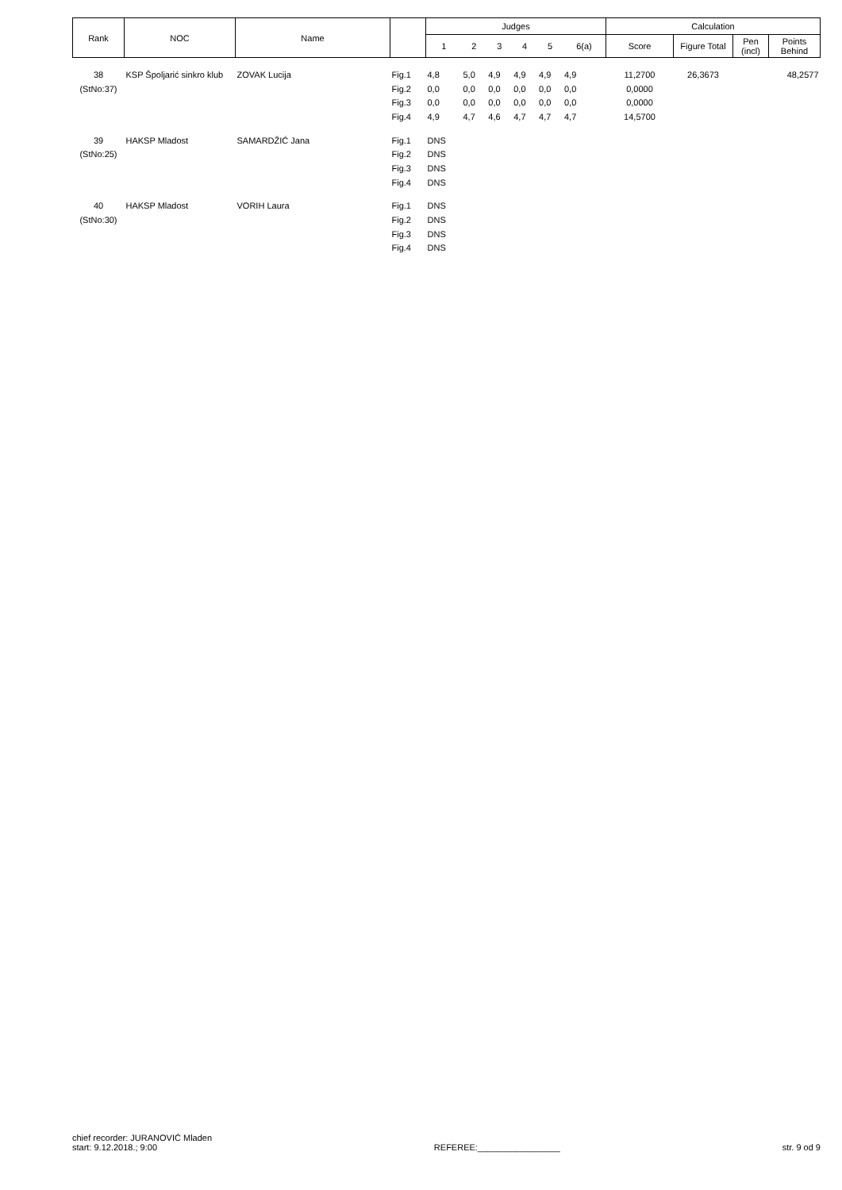| Rank | NOC | Name | | Judges | | | | | | Calculation | | | |
| --- | --- | --- | --- | --- | --- | --- | --- | --- | --- | --- | --- | --- | --- |
| | | | | 1 | 2 | 3 | 4 | 5 | 6(a) | Score | Figure Total | Pen (incl) | Points Behind |
| 38 | KSP Špoljarić sinkro klub | ZOVAK Lucija | Fig.1 | 4,8 | 5,0 | 4,9 | 4,9 | 4,9 | 4,9 | 11,2700 | 26,3673 | | 48,2577 |
| (StNo:37) | | | Fig.2 | 0,0 | 0,0 | 0,0 | 0,0 | 0,0 | 0,0 | 0,0000 | | | |
| | | | Fig.3 | 0,0 | 0,0 | 0,0 | 0,0 | 0,0 | 0,0 | 0,0000 | | | |
| | | | Fig.4 | 4,9 | 4,7 | 4,6 | 4,7 | 4,7 | 4,7 | 14,5700 | | | |
| 39 | HAKSP Mladost | SAMARDŽIĆ Jana | Fig.1 | DNS | | | | | | | | | |
| (StNo:25) | | | Fig.2 | DNS | | | | | | | | | |
| | | | Fig.3 | DNS | | | | | | | | | |
| | | | Fig.4 | DNS | | | | | | | | | |
| 40 | HAKSP Mladost | VORIH Laura | Fig.1 | DNS | | | | | | | | | |
| (StNo:30) | | | Fig.2 | DNS | | | | | | | | | |
| | | | Fig.3 | DNS | | | | | | | | | |
| | | | Fig.4 | DNS | | | | | | | | | |
chief recorder: JURANOVIĆ Mladen
start: 9.12.2018.; 9:00
REFEREE:_________________
str. 9 od 9